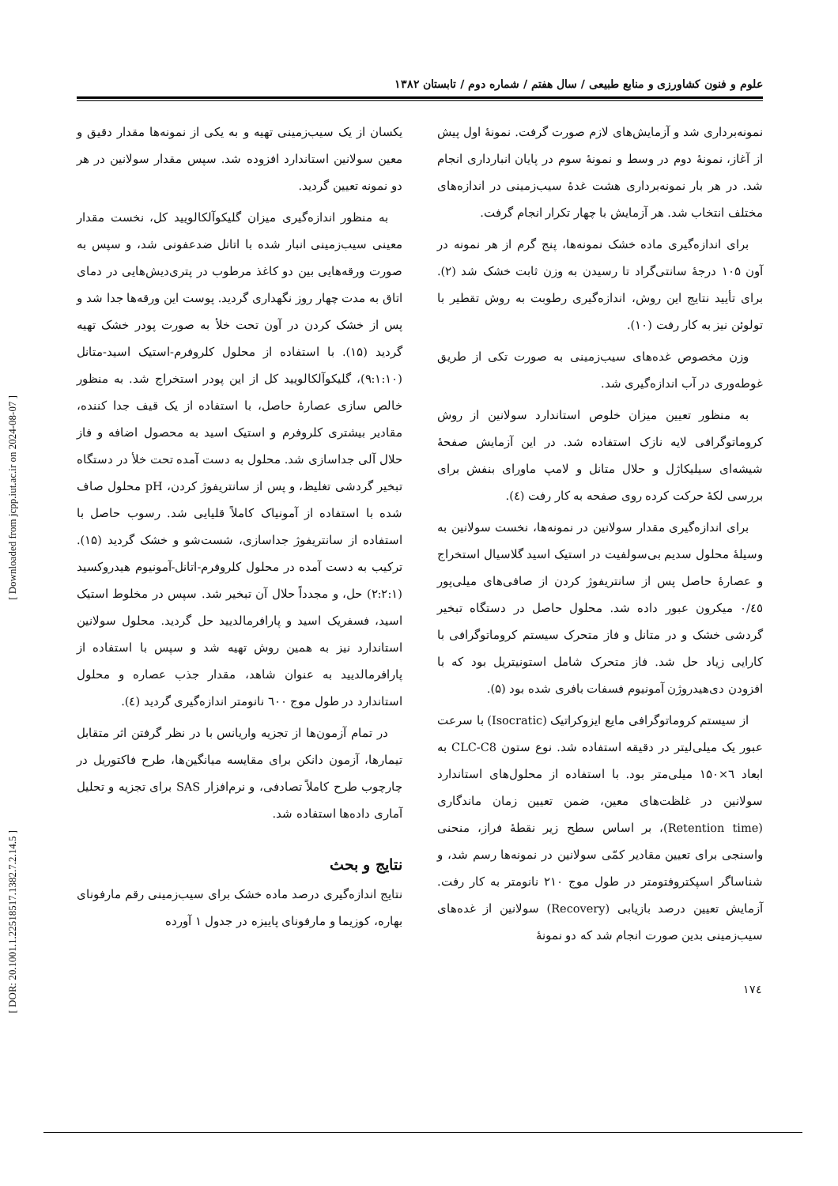علوم و فنون کشاورزی و منابع طبیعی / سال هفتم / شماره دوم / تابستان ۱۳۸۲
نمونه‌برداری شد و آزمایش‌های لازم صورت گرفت. نمونهٔ اول پیش از آغاز، نمونهٔ دوم در وسط و نمونهٔ سوم در پایان انبارداری انجام شد. در هر بار نمونه‌برداری هشت غدهٔ سیب‌زمینی در اندازه‌های مختلف انتخاب شد. هر آزمایش با چهار تکرار انجام گرفت.
برای اندازه‌گیری ماده خشک نمونه‌ها، پنج گرم از هر نمونه در آون ۱۰۵ درجهٔ سانتی‌گراد تا رسیدن به وزن ثابت خشک شد (۲). برای تأیید نتایج این روش، اندازه‌گیری رطوبت به روش تقطیر با تولوئن نیز به کار رفت (۱۰).
وزن مخصوص غده‌های سیب‌زمینی به صورت تکی از طریق غوطه‌وری در آب اندازه‌گیری شد.
به منظور تعیین میزان خلوص استاندارد سولانین از روش کروماتوگرافی لایه نازک استفاده شد. در این آزمایش صفحهٔ شیشه‌ای سیلیکاژل و حلال متانل و لامپ ماورای بنفش برای بررسی لکهٔ حرکت کرده روی صفحه به کار رفت (٤).
برای اندازه‌گیری مقدار سولانین در نمونه‌ها، نخست سولانین به وسیلهٔ محلول سدیم بی‌سولفیت در استیک اسید گلاسیال استخراج و عصارهٔ حاصل پس از سانتریفوژ کردن از صافی‌های میلی‌پور ۰/٤٥ میکرون عبور داده شد. محلول حاصل در دستگاه تبخیر گردشی خشک و در متانل و فاز متحرک سیستم کروماتوگرافی با کارایی زیاد حل شد. فاز متحرک شامل استونیتریل بود که با افزودن دی‌هیدروژن آمونیوم فسفات بافری شده بود (۵).
از سیستم کروماتوگرافی مایع ایزوکراتیک (Isocratic) با سرعت عبور یک میلی‌لیتر در دقیقه استفاده شد. نوع ستون CLC-C8 به ابعاد ٦×۱۵۰ میلی‌متر بود. با استفاده از محلول‌های استاندارد سولانین در غلظت‌های معین، ضمن تعیین زمان ماندگاری (Retention time)، بر اساس سطح زیر نقطهٔ فراز، منحنی واسنجی برای تعیین مقادیر کمّی سولانین در نمونه‌ها رسم شد، و شناساگر اسپکتروفتومتر در طول موج ۲۱۰ نانومتر به کار رفت. آزمایش تعیین درصد بازیابی (Recovery) سولانین از غده‌های سیب‌زمینی بدین صورت انجام شد که دو نمونهٔ
یکسان از یک سیب‌زمینی تهیه و به یکی از نمونه‌ها مقدار دقیق و معین سولانین استاندارد افزوده شد. سپس مقدار سولانین در هر دو نمونه تعیین گردید.
به منظور اندازه‌گیری میزان گلیکوآلکالویید کل، نخست مقدار معینی سیب‌زمینی انبار شده با اتانل ضدعفونی شد، و سپس به صورت ورقه‌هایی بین دو کاغذ مرطوب در پتری‌دیش‌هایی در دمای اتاق به مدت چهار روز نگهداری گردید. پوست این ورقه‌ها جدا شد و پس از خشک کردن در آون تحت خلأ به صورت پودر خشک تهیه گردید (۱۵). با استفاده از محلول کلروفرم-استیک اسید-متانل (۹:۱:۱۰)، گلیکوآلکالویید کل از این پودر استخراج شد. به منظور خالص سازی عصارهٔ حاصل، با استفاده از یک قیف جدا کننده، مقادیر بیشتری کلروفرم و استیک اسید به محصول اضافه و فاز حلال آلی جداسازی شد. محلول به دست آمده تحت خلأ در دستگاه تبخیر گردشی تغلیظ، و پس از سانتریفوژ کردن، pH محلول صاف شده با استفاده از آمونیاک کاملاً قلیایی شد. رسوب حاصل با استفاده از سانتریفوژ جداسازی، شست‌شو و خشک گردید (۱۵). ترکیب به دست آمده در محلول کلروفرم-اتانل-آمونیوم هیدروکسید (۲:۲:۱) حل، و مجدداً حلال آن تبخیر شد. سپس در مخلوط استیک اسید، فسفریک اسید و پارافرمالدیید حل گردید. محلول سولانین استاندارد نیز به همین روش تهیه شد و سپس با استفاده از پارافرمالدیید به عنوان شاهد، مقدار جذب عصاره و محلول استاندارد در طول موج ٦۰۰ نانومتر اندازه‌گیری گردید (٤).
در تمام آزمون‌ها از تجزیه واریانس با در نظر گرفتن اثر متقابل تیمارها، آزمون دانکن برای مقایسه میانگین‌ها، طرح فاکتوریل در چارچوب طرح کاملاً تصادفی، و نرم‌افزار SAS برای تجزیه و تحلیل آماری داده‌ها استفاده شد.
نتایج و بحث
نتایج اندازه‌گیری درصد ماده خشک برای سیب‌زمینی رقم مارفونای بهاره، کوزیما و مارفونای پاییزه در جدول ۱ آورده
۱۷٤
[ Downloaded from jcpp.iut.ac.ir on 2024-08-07 ]
[ DOR: 20.1001.1.22518517.1382.7.2.14.5 ]